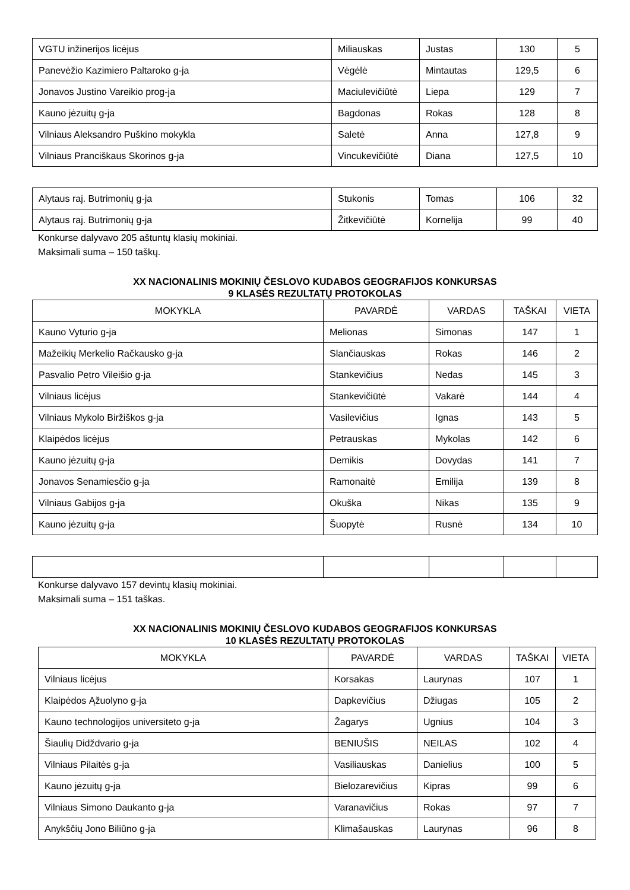| VGTU inžinerijos licėjus | Miliauskas | Justas | 130 | 5 |
| Panevėžio Kazimiero Paltaroko g-ja | Vėgėlė | Mintautas | 129,5 | 6 |
| Jonavos Justino Vareikio prog-ja | Maciulevičiūtė | Liepa | 129 | 7 |
| Kauno jėzuitų g-ja | Bagdonas | Rokas | 128 | 8 |
| Vilniaus Aleksandro Puškino mokykla | Saletė | Anna | 127,8 | 9 |
| Vilniaus Pranciškaus Skorinos g-ja | Vincukevičiūtė | Diana | 127,5 | 10 |
| Alytaus raj. Butrimonių g-ja | Stukonis | Tomas | 106 | 32 |
| Alytaus raj. Butrimonių g-ja | Žitkevičiūtė | Kornelija | 99 | 40 |
Konkurse dalyvavo 205 aštuntų klasių mokiniai.
Maksimali suma – 150 taškų.
XX NACIONALINIS MOKINIŲ ČESLOVO KUDABOS GEOGRAFIJOS KONKURSAS
9 KLASĖS REZULTATŲ PROTOKOLAS
| MOKYKLA | PAVARDĖ | VARDAS | TAŠKAI | VIETA |
| --- | --- | --- | --- | --- |
| Kauno Vyturio g-ja | Melionas | Simonas | 147 | 1 |
| Mažeikių Merkelio Račkausko g-ja | Slančiauskas | Rokas | 146 | 2 |
| Pasvalio Petro Vileišio g-ja | Stankevičius | Nedas | 145 | 3 |
| Vilniaus licėjus | Stankevičiūtė | Vakarė | 144 | 4 |
| Vilniaus Mykolo Biržiškos g-ja | Vasilevičius | Ignas | 143 | 5 |
| Klaipėdos licėjus | Petrauskas | Mykolas | 142 | 6 |
| Kauno jėzuitų g-ja | Demikis | Dovydas | 141 | 7 |
| Jonavos Senamiesčio g-ja | Ramonaitė | Emilija | 139 | 8 |
| Vilniaus Gabijos g-ja | Okuška | Nikas | 135 | 9 |
| Kauno jėzuitų g-ja | Šuopytė | Rusnė | 134 | 10 |
Konkurse dalyvavo 157 devintų klasių mokiniai.
Maksimali suma – 151 taškas.
XX NACIONALINIS MOKINIŲ ČESLOVO KUDABOS GEOGRAFIJOS KONKURSAS
10 KLASĖS REZULTATŲ PROTOKOLAS
| MOKYKLA | PAVARDĖ | VARDAS | TAŠKAI | VIETA |
| --- | --- | --- | --- | --- |
| Vilniaus licėjus | Korsakas | Laurynas | 107 | 1 |
| Klaipėdos Ąžuolyno g-ja | Dapkevičius | Džiugas | 105 | 2 |
| Kauno technologijos universiteto g-ja | Žagarys | Ugnius | 104 | 3 |
| Šiaulių Didždvario g-ja | BENIUŠIS | NEILAS | 102 | 4 |
| Vilniaus Pilaitės g-ja | Vasiliauskas | Danielius | 100 | 5 |
| Kauno jėzuitų g-ja | Bielozarevičius | Kipras | 99 | 6 |
| Vilniaus Simono Daukanto g-ja | Varanavičius | Rokas | 97 | 7 |
| Anykščių Jono Biliūno g-ja | Klimašauskas | Laurynas | 96 | 8 |